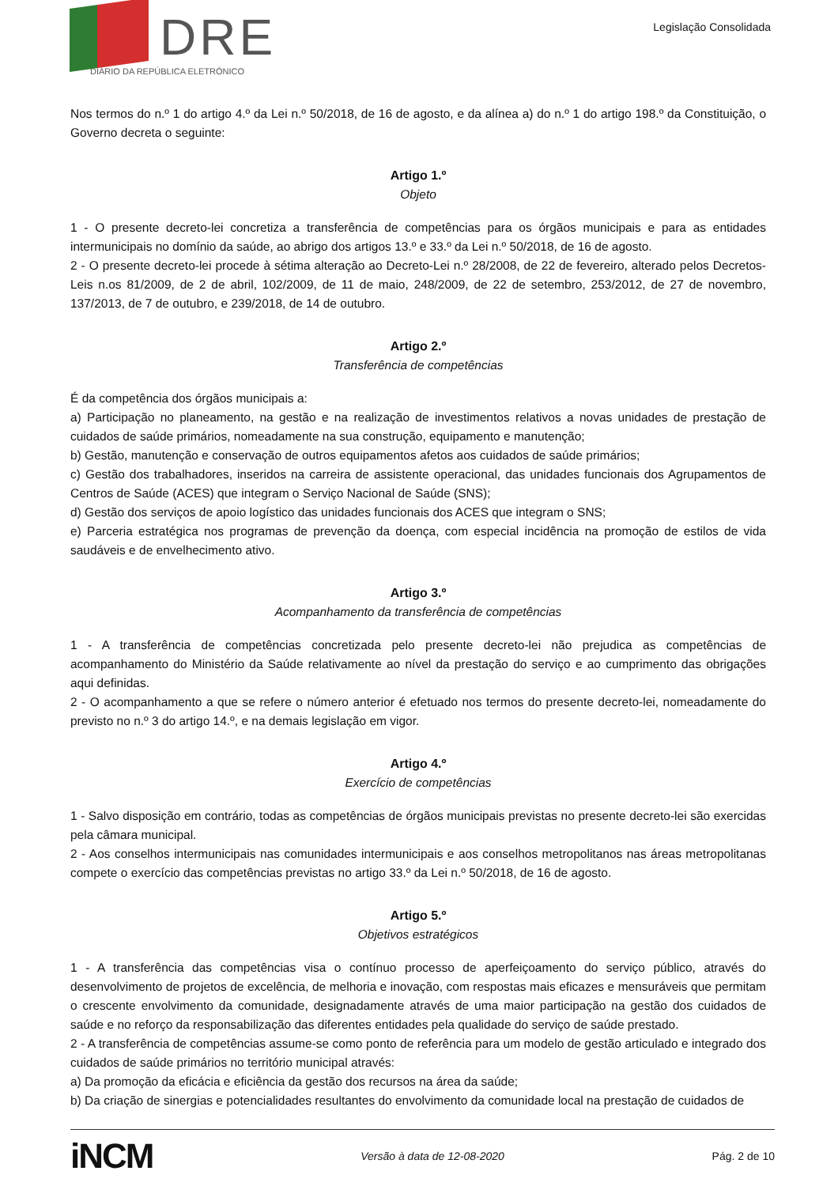DRE
DIÁRIO DA REPÚBLICA ELETRÓNICO
Legislação Consolidada
Nos termos do n.º 1 do artigo 4.º da Lei n.º 50/2018, de 16 de agosto, e da alínea a) do n.º 1 do artigo 198.º da Constituição, o Governo decreta o seguinte:
Artigo 1.º
Objeto
1 - O presente decreto-lei concretiza a transferência de competências para os órgãos municipais e para as entidades intermunicipais no domínio da saúde, ao abrigo dos artigos 13.º e 33.º da Lei n.º 50/2018, de 16 de agosto.
2 - O presente decreto-lei procede à sétima alteração ao Decreto-Lei n.º 28/2008, de 22 de fevereiro, alterado pelos Decretos-Leis n.os 81/2009, de 2 de abril, 102/2009, de 11 de maio, 248/2009, de 22 de setembro, 253/2012, de 27 de novembro, 137/2013, de 7 de outubro, e 239/2018, de 14 de outubro.
Artigo 2.º
Transferência de competências
É da competência dos órgãos municipais a:
a) Participação no planeamento, na gestão e na realização de investimentos relativos a novas unidades de prestação de cuidados de saúde primários, nomeadamente na sua construção, equipamento e manutenção;
b) Gestão, manutenção e conservação de outros equipamentos afetos aos cuidados de saúde primários;
c) Gestão dos trabalhadores, inseridos na carreira de assistente operacional, das unidades funcionais dos Agrupamentos de Centros de Saúde (ACES) que integram o Serviço Nacional de Saúde (SNS);
d) Gestão dos serviços de apoio logístico das unidades funcionais dos ACES que integram o SNS;
e) Parceria estratégica nos programas de prevenção da doença, com especial incidência na promoção de estilos de vida saudáveis e de envelhecimento ativo.
Artigo 3.º
Acompanhamento da transferência de competências
1 - A transferência de competências concretizada pelo presente decreto-lei não prejudica as competências de acompanhamento do Ministério da Saúde relativamente ao nível da prestação do serviço e ao cumprimento das obrigações aqui definidas.
2 - O acompanhamento a que se refere o número anterior é efetuado nos termos do presente decreto-lei, nomeadamente do previsto no n.º 3 do artigo 14.º, e na demais legislação em vigor.
Artigo 4.º
Exercício de competências
1 - Salvo disposição em contrário, todas as competências de órgãos municipais previstas no presente decreto-lei são exercidas pela câmara municipal.
2 - Aos conselhos intermunicipais nas comunidades intermunicipais e aos conselhos metropolitanos nas áreas metropolitanas compete o exercício das competências previstas no artigo 33.º da Lei n.º 50/2018, de 16 de agosto.
Artigo 5.º
Objetivos estratégicos
1 - A transferência das competências visa o contínuo processo de aperfeiçoamento do serviço público, através do desenvolvimento de projetos de excelência, de melhoria e inovação, com respostas mais eficazes e mensuráveis que permitam o crescente envolvimento da comunidade, designadamente através de uma maior participação na gestão dos cuidados de saúde e no reforço da responsabilização das diferentes entidades pela qualidade do serviço de saúde prestado.
2 - A transferência de competências assume-se como ponto de referência para um modelo de gestão articulado e integrado dos cuidados de saúde primários no território municipal através:
a) Da promoção da eficácia e eficiência da gestão dos recursos na área da saúde;
b) Da criação de sinergias e potencialidades resultantes do envolvimento da comunidade local na prestação de cuidados de
iNCM
Versão à data de 12-08-2020 Pág. 2 de 10